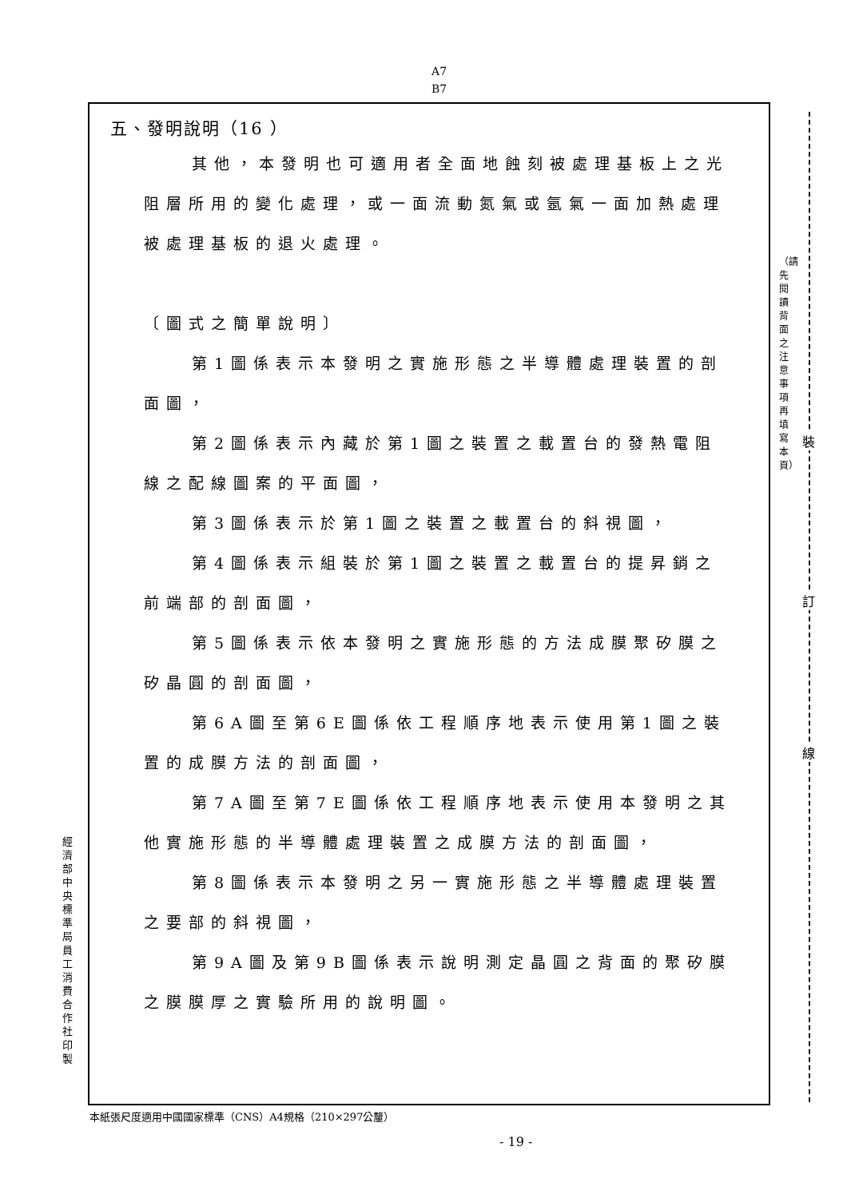A7
B7
五、發明說明（16 ）
其他，本發明也可適用者全面地蝕刻被處理基板上之光阻層所用的變化處理，或一面流動氮氣或氬氣一面加熱處理被處理基板的退火處理。
〔圖式之簡單說明〕
第1圖係表示本發明之實施形態之半導體處理裝置的剖面圖，
第2圖係表示內藏於第1圖之裝置之載置台的發熱電阻線之配線圖案的平面圖，
第3圖係表示於第1圖之裝置之載置台的斜視圖，
第4圖係表示組裝於第1圖之裝置之載置台的提昇銷之前端部的剖面圖，
第5圖係表示依本發明之實施形態的方法成膜聚矽膜之矽晶圓的剖面圖，
第6A圖至第6E圖係依工程順序地表示使用第1圖之裝置的成膜方法的剖面圖，
第7A圖至第7E圖係依工程順序地表示使用本發明之其他實施形態的半導體處理裝置之成膜方法的剖面圖，
第8圖係表示本發明之另一實施形態之半導體處理裝置之要部的斜視圖，
第9A圖及第9B圖係表示說明測定晶圓之背面的聚矽膜之膜膜厚之實驗所用的說明圖。
經濟部中央標準局員工消費合作社印製
（請先閱讀背面之注意事項再填寫本頁）
裝
訂
線
本紙張尺度適用中國國家標準（CNS）A4規格（210×297公釐）
- 19 -